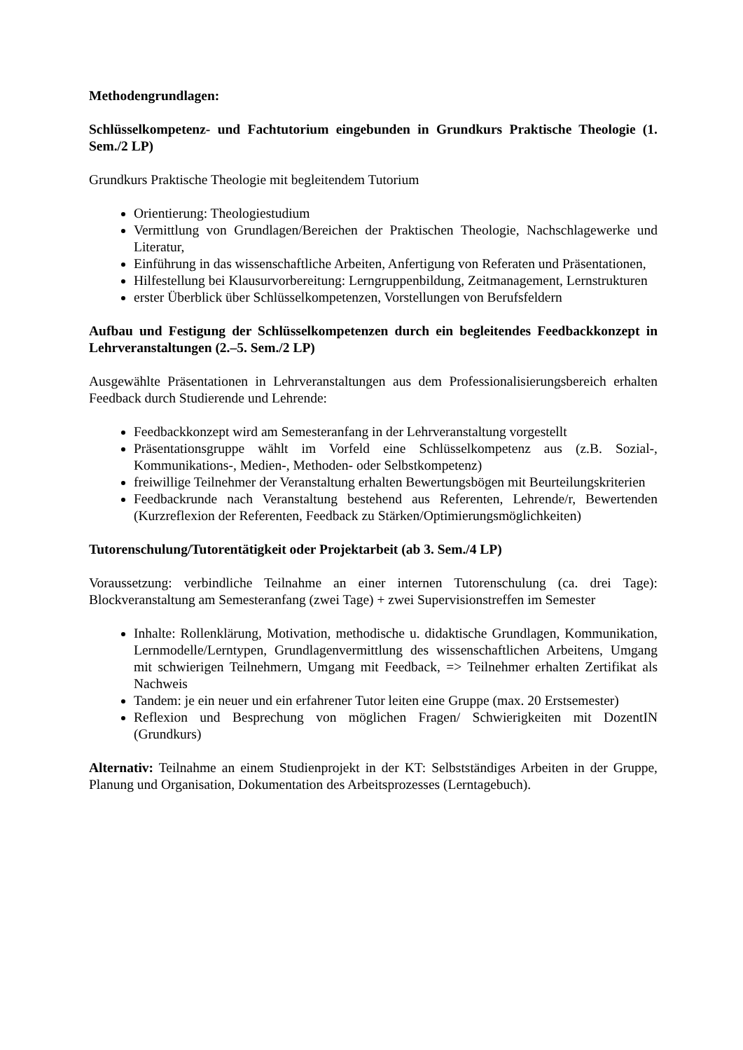Methodengrundlagen:
Schlüsselkompetenz- und Fachtutorium eingebunden in Grundkurs Praktische Theologie (1. Sem./2 LP)
Grundkurs Praktische Theologie mit begleitendem Tutorium
Orientierung: Theologiestudium
Vermittlung von Grundlagen/Bereichen der Praktischen Theologie, Nachschlagewerke und Literatur,
Einführung in das wissenschaftliche Arbeiten, Anfertigung von Referaten und Präsentationen,
Hilfestellung bei Klausurvorbereitung: Lerngruppenbildung, Zeitmanagement, Lernstrukturen
erster Überblick über Schlüsselkompetenzen, Vorstellungen von Berufsfeldern
Aufbau und Festigung der Schlüsselkompetenzen durch ein begleitendes Feedbackkonzept in Lehrveranstaltungen (2.–5. Sem./2 LP)
Ausgewählte Präsentationen in Lehrveranstaltungen aus dem Professionalisierungsbereich erhalten Feedback durch Studierende und Lehrende:
Feedbackkonzept wird am Semesteranfang in der Lehrveranstaltung vorgestellt
Präsentationsgruppe wählt im Vorfeld eine Schlüsselkompetenz aus (z.B. Sozial-, Kommunikations-, Medien-, Methoden- oder Selbstkompetenz)
freiwillige Teilnehmer der Veranstaltung erhalten Bewertungsbögen mit Beurteilungskriterien
Feedbackrunde nach Veranstaltung bestehend aus Referenten, Lehrende/r, Bewertenden (Kurzreflexion der Referenten, Feedback zu Stärken/Optimierungsmöglichkeiten)
Tutorenschulung/Tutorentätigkeit oder Projektarbeit (ab 3. Sem./4 LP)
Voraussetzung: verbindliche Teilnahme an einer internen Tutorenschulung (ca. drei Tage): Blockveranstaltung am Semesteranfang (zwei Tage) + zwei Supervisionstreffen im Semester
Inhalte: Rollenklärung, Motivation, methodische u. didaktische Grundlagen, Kommunikation, Lernmodelle/Lerntypen, Grundlagenvermittlung des wissenschaftlichen Arbeitens, Umgang mit schwierigen Teilnehmern, Umgang mit Feedback, => Teilnehmer erhalten Zertifikat als Nachweis
Tandem: je ein neuer und ein erfahrener Tutor leiten eine Gruppe (max. 20 Erstsemester)
Reflexion und Besprechung von möglichen Fragen/ Schwierigkeiten mit DozentIN (Grundkurs)
Alternativ: Teilnahme an einem Studienprojekt in der KT: Selbstständiges Arbeiten in der Gruppe, Planung und Organisation, Dokumentation des Arbeitsprozesses (Lerntagebuch).